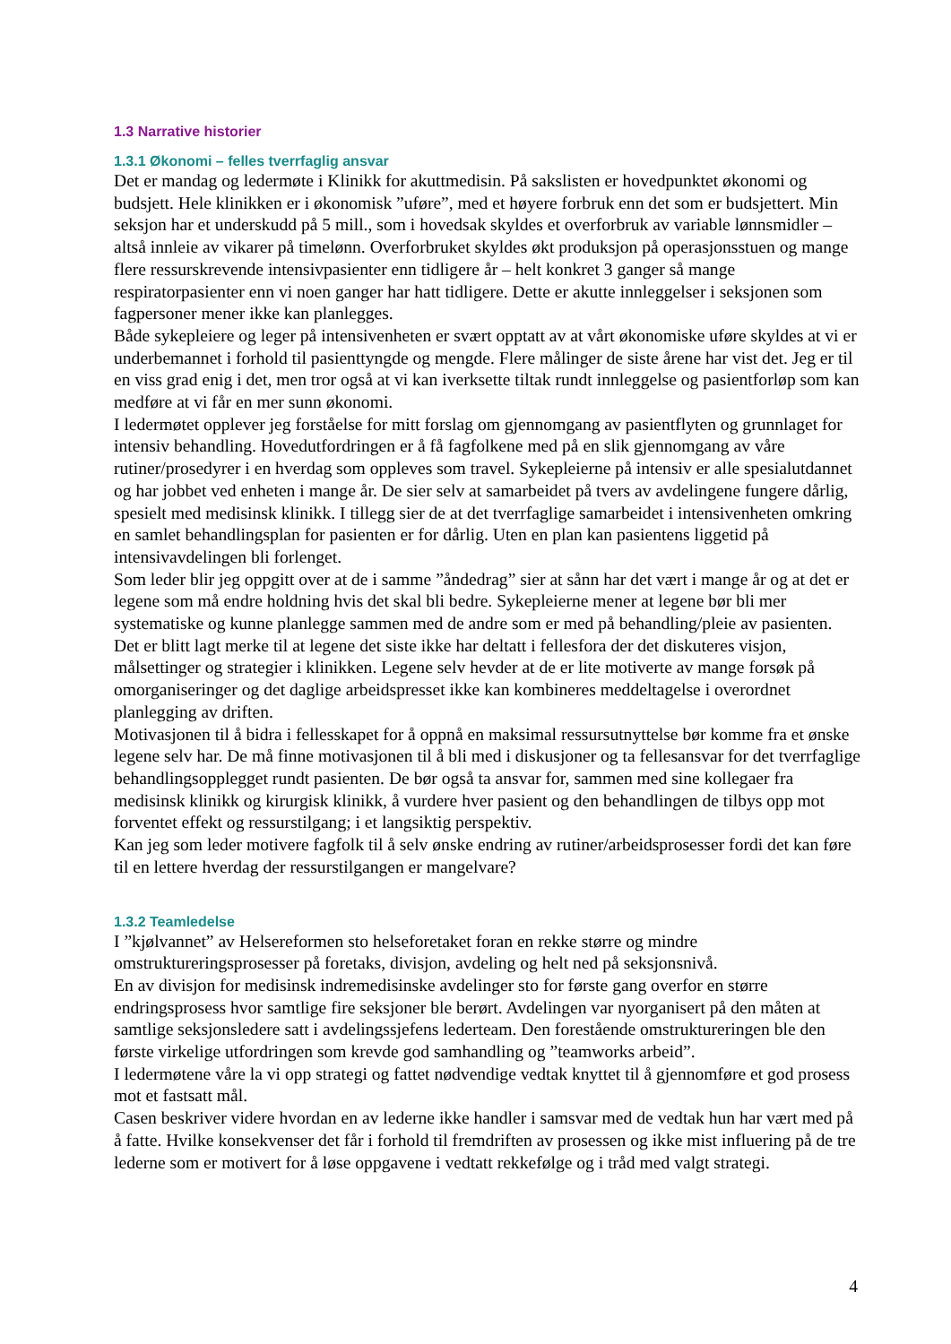1.3 Narrative historier
1.3.1 Økonomi – felles tverrfaglig ansvar
Det er mandag og ledermøte i Klinikk for akuttmedisin. På sakslisten er hovedpunktet økonomi og budsjett. Hele klinikken er i økonomisk ”uføre”, med et høyere forbruk enn det som er budsjettert. Min seksjon har et underskudd på 5 mill., som i hovedsak skyldes et overforbruk av variable lønnsmidler – altså innleie av vikarer på timelønn. Overforbruket skyldes økt produksjon på operasjonsstuen og mange flere ressurskrevende intensivpasienter enn tidligere år – helt konkret 3 ganger så mange respiratorpasienter enn vi noen ganger har hatt tidligere. Dette er akutte innleggelser i seksjonen som fagpersoner mener ikke kan planlegges.
Både sykepleiere og leger på intensivenheten er svært opptatt av at vårt økonomiske uføre skyldes at vi er underbemannet i forhold til pasienttyngde og mengde. Flere målinger de siste årene har vist det. Jeg er til en viss grad enig i det, men tror også at vi kan iverksette tiltak rundt innleggelse og pasientforløp som kan medføre at vi får en mer sunn økonomi.
I ledermøtet opplever jeg forståelse for mitt forslag om gjennomgang av pasientflyten og grunnlaget for intensiv behandling. Hovedutfordringen er å få fagfolkene med på en slik gjennomgang av våre rutiner/prosedyrer i en hverdag som oppleves som travel. Sykepleierne på intensiv er alle spesialutdannet og har jobbet ved enheten i mange år. De sier selv at samarbeidet på tvers av avdelingene fungere dårlig, spesielt med medisinsk klinikk. I tillegg sier de at det tverrfaglige samarbeidet i intensivenheten omkring en samlet behandlingsplan for pasienten er for dårlig. Uten en plan kan pasientens liggetid på intensivavdelingen bli forlenget.
Som leder blir jeg oppgitt over at de i samme ”åndedrag” sier at sånn har det vært i mange år og at det er legene som må endre holdning hvis det skal bli bedre. Sykepleierne mener at legene bør bli mer systematiske og kunne planlegge sammen med de andre som er med på behandling/pleie av pasienten. Det er blitt lagt merke til at legene det siste ikke har deltatt i fellesfora der det diskuteres visjon, målsettinger og strategier i klinikken. Legene selv hevder at de er lite motiverte av mange forsøk på omorganiseringer og det daglige arbeidspresset ikke kan kombineres meddeltagelse i overordnet planlegging av driften.
Motivasjonen til å bidra i fellesskapet for å oppnå en maksimal ressursutnyttelse bør komme fra et ønske legene selv har. De må finne motivasjonen til å bli med i diskusjoner og ta fellesansvar for det tverrfaglige behandlingsopplegget rundt pasienten. De bør også ta ansvar for, sammen med sine kollegaer fra medisinsk klinikk og kirurgisk klinikk, å vurdere hver pasient og den behandlingen de tilbys opp mot forventet effekt og ressurstilgang; i et langsiktig perspektiv.
Kan jeg som leder motivere fagfolk til å selv ønske endring av rutiner/arbeidsprosesser fordi det kan føre til en lettere hverdag der ressurstilgangen er mangelvare?
1.3.2 Teamledelse
I ”kjølvannet” av Helsereformen sto helseforetaket foran en rekke større og mindre omstruktureringsprosesser på foretaks, divisjon, avdeling og helt ned på seksjonsnivå.
En av divisjon for medisinsk indremedisinske avdelinger sto for første gang overfor en større endringsprosess hvor samtlige fire seksjoner ble berørt. Avdelingen var nyorganisert på den måten at samtlige seksjonsledere satt i avdelingssjefens lederteam. Den forestående omstruktureringen ble den første virkelige utfordringen som krevde god samhandling og ”teamworks arbeid”.
I ledermøtene våre la vi opp strategi og fattet nødvendige vedtak knyttet til å gjennomføre et god prosess mot et fastsatt mål.
Casen beskriver videre hvordan en av lederne ikke handler i samsvar med de vedtak hun har vært med på å fatte. Hvilke konsekvenser det får i forhold til fremdriften av prosessen og ikke mist influering på de tre lederne som er motivert for å løse oppgavene i vedtatt rekkefølge og i tråd med valgt strategi.
4